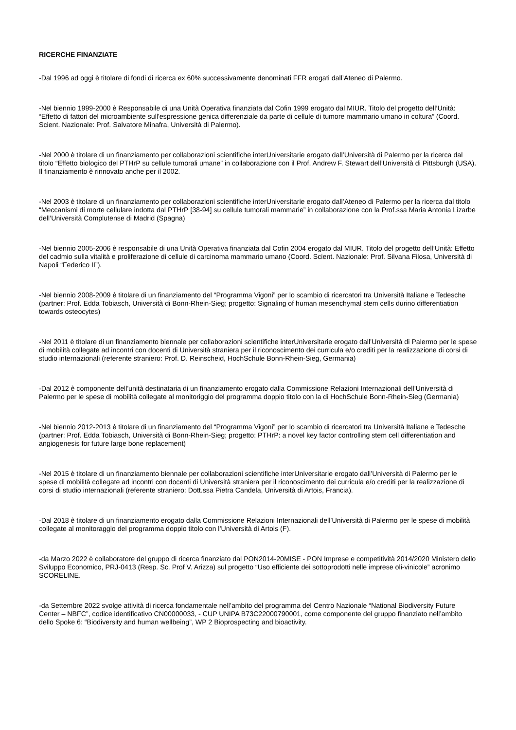RICERCHE FINANZIATE
-Dal 1996 ad oggi è titolare di fondi di ricerca ex 60% successivamente denominati FFR erogati dall’Ateneo di Palermo.
-Nel biennio 1999-2000 è Responsabile di una Unità Operativa finanziata dal Cofin 1999 erogato dal MIUR. Titolo del progetto dell’Unità: “Effetto di fattori del microambiente sull'espressione genica differenziale da parte di cellule di tumore mammario umano in coltura” (Coord. Scient. Nazionale: Prof. Salvatore Minafra, Università di Palermo).
-Nel 2000 è titolare di un finanziamento per collaborazioni scientifiche interUniversitarie erogato dall’Università di Palermo per la ricerca dal titolo “Effetto biologico del PTHrP su cellule tumorali umane” in collaborazione con il Prof. Andrew F. Stewart dell’Università di Pittsburgh (USA). Il finanziamento è rinnovato anche per il 2002.
-Nel 2003 è titolare di un finanziamento per collaborazioni scientifiche interUniversitarie erogato dall’Ateneo di Palermo per la ricerca dal titolo “Meccanismi di morte cellulare indotta dal PTHrP [38-94] su cellule tumorali mammarie” in collaborazione con la Prof.ssa Maria Antonia Lizarbe dell’Università Complutense di Madrid (Spagna)
-Nel biennio 2005-2006 è responsabile di una Unità Operativa finanziata dal Cofin 2004 erogato dal MIUR. Titolo del progetto dell’Unità: Effetto del cadmio sulla vitalità e proliferazione di cellule di carcinoma mammario umano (Coord. Scient. Nazionale: Prof. Silvana Filosa, Università di Napoli “Federico II”).
-Nel biennio 2008-2009 è titolare di un finanziamento del “Programma Vigoni” per lo scambio di ricercatori tra Università Italiane e Tedesche (partner: Prof. Edda Tobiasch, Università di Bonn-Rhein-Sieg; progetto: Signaling of human mesenchymal stem cells durino differentiation towards osteocytes)
-Nel 2011 è titolare di un finanziamento biennale per collaborazioni scientifiche interUniversitarie erogato dall’Università di Palermo per le spese di mobilità collegate ad incontri con docenti di Università straniera per il riconoscimento dei curricula e/o crediti per la realizzazione di corsi di studio internazionali (referente straniero: Prof. D. Reinscheid, HochSchule Bonn-Rhein-Sieg, Germania)
-Dal 2012 è componente dell'unità destinataria di un finanziamento erogato dalla Commissione Relazioni Internazionali dell’Università di Palermo per le spese di mobilità collegate al monitoriggio del programma doppio titolo con la di HochSchule Bonn-Rhein-Sieg (Germania)
-Nel biennio 2012-2013 è titolare di un finanziamento del “Programma Vigoni” per lo scambio di ricercatori tra Università Italiane e Tedesche (partner: Prof. Edda Tobiasch, Università di Bonn-Rhein-Sieg; progetto: PTHrP: a novel key factor controlling stem cell differentiation and angiogenesis for future large bone replacement)
-Nel 2015 è titolare di un finanziamento biennale per collaborazioni scientifiche interUniversitarie erogato dall’Università di Palermo per le spese di mobilità collegate ad incontri con docenti di Università straniera per il riconoscimento dei curricula e/o crediti per la realizzazione di corsi di studio internazionali (referente straniero: Dott.ssa Pietra Candela, Università di Artois, Francia).
-Dal 2018 è titolare di un finanziamento erogato dalla Commissione Relazioni Internazionali dell’Università di Palermo per le spese di mobilità collegate al monitoraggio del programma doppio titolo con l’Università di Artois (F).
-da Marzo 2022 è collaboratore del gruppo di ricerca finanziato dal PON2014-20MISE - PON Imprese e competitività 2014/2020 Ministero dello Sviluppo Economico, PRJ-0413 (Resp. Sc. Prof V. Arizza) sul progetto “Uso efficiente dei sottoprodotti nelle imprese oli-vinicole” acronimo SCORELINE.
-da Settembre 2022 svolge attività di ricerca fondamentale nell’ambito del programma del Centro Nazionale “National Biodiversity Future Center – NBFC”, codice identificativo CN00000033, - CUP UNIPA B73C22000790001, come componente del gruppo finanziato nell’ambito dello Spoke 6: “Biodiversity and human wellbeing”, WP 2 Bioprospecting and bioactivity.